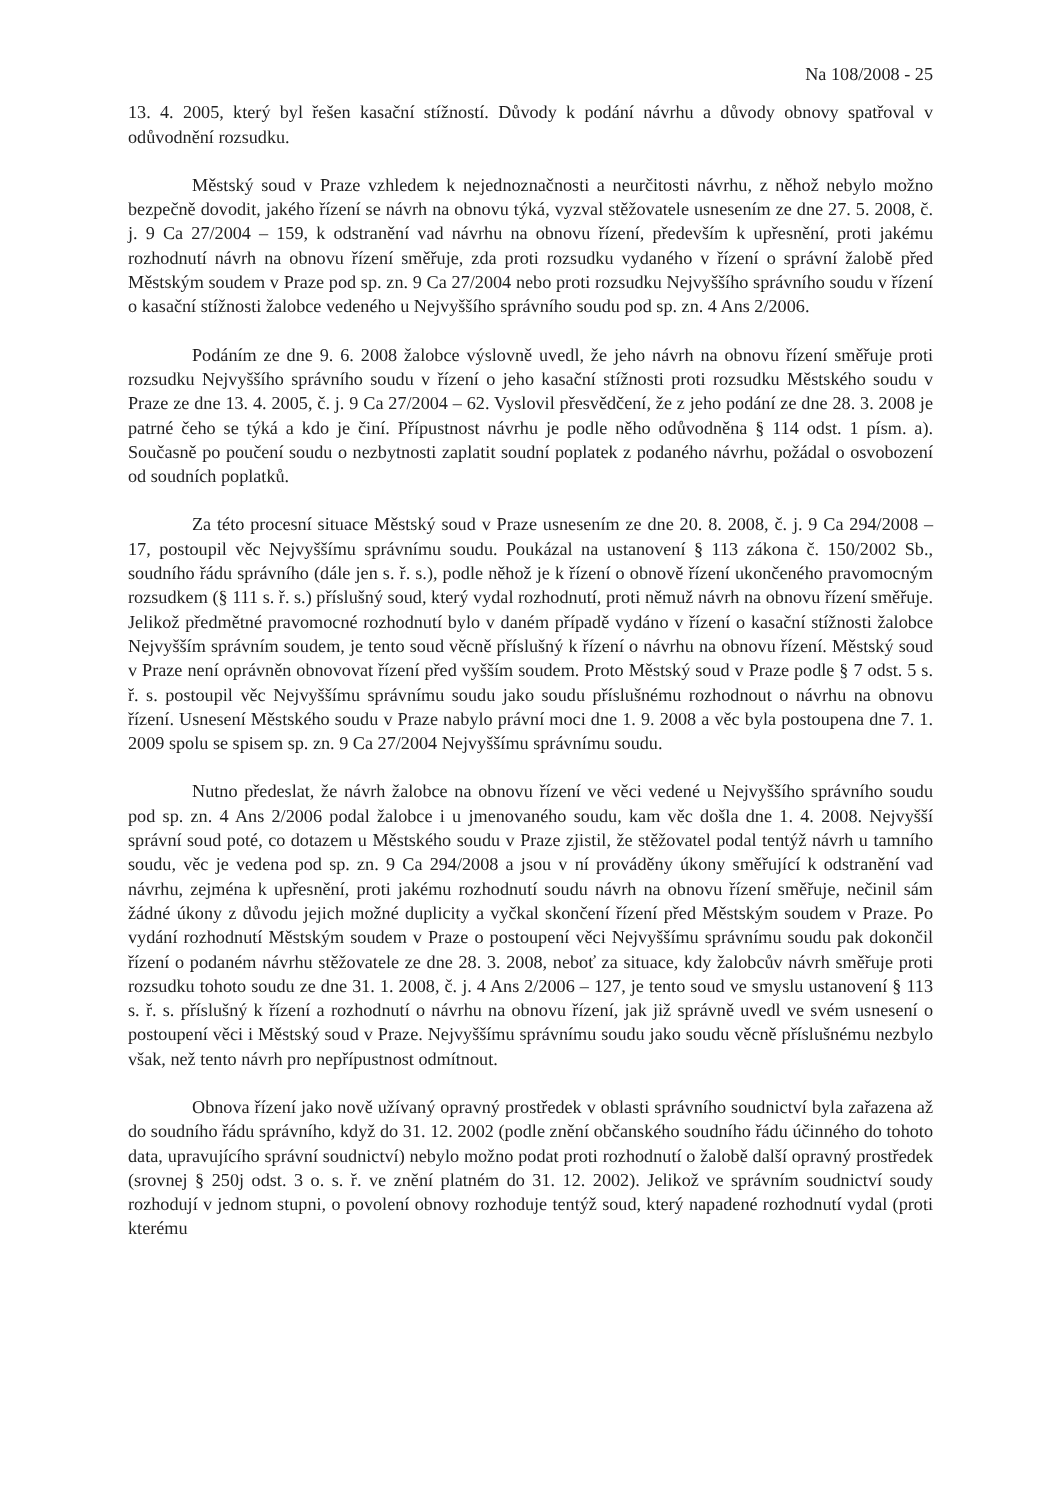Na 108/2008 - 25
13. 4. 2005, který byl řešen kasační stížností. Důvody k podání návrhu a důvody obnovy spatřoval v odůvodnění rozsudku.
Městský soud v Praze vzhledem k nejednoznačnosti a neurčitosti návrhu, z něhož nebylo možno bezpečně dovodit, jakého řízení se návrh na obnovu týká, vyzval stěžovatele usnesením ze dne 27. 5. 2008, č. j. 9 Ca 27/2004 – 159, k odstranění vad návrhu na obnovu řízení, především k upřesnění, proti jakému rozhodnutí návrh na obnovu řízení směřuje, zda proti rozsudku vydaného v řízení o správní žalobě před Městským soudem v Praze pod sp. zn. 9 Ca 27/2004 nebo proti rozsudku Nejvyššího správního soudu v řízení o kasační stížnosti žalobce vedeného u Nejvyššího správního soudu pod sp. zn. 4 Ans 2/2006.
Podáním ze dne 9. 6. 2008 žalobce výslovně uvedl, že jeho návrh na obnovu řízení směřuje proti rozsudku Nejvyššího správního soudu v řízení o jeho kasační stížnosti proti rozsudku Městského soudu v Praze ze dne 13. 4. 2005, č. j. 9 Ca 27/2004 – 62. Vyslovil přesvědčení, že z jeho podání ze dne 28. 3. 2008 je patrné čeho se týká a kdo je činí. Přípustnost návrhu je podle něho odůvodněna § 114 odst. 1 písm. a). Současně po poučení soudu o nezbytnosti zaplatit soudní poplatek z podaného návrhu, požádal o osvobození od soudních poplatků.
Za této procesní situace Městský soud v Praze usnesením ze dne 20. 8. 2008, č. j. 9 Ca 294/2008 – 17, postoupil věc Nejvyššímu správnímu soudu. Poukázal na ustanovení § 113 zákona č. 150/2002 Sb., soudního řádu správního (dále jen s. ř. s.), podle něhož je k řízení o obnově řízení ukončeného pravomocným rozsudkem (§ 111 s. ř. s.) příslušný soud, který vydal rozhodnutí, proti němuž návrh na obnovu řízení směřuje. Jelikož předmětné pravomocné rozhodnutí bylo v daném případě vydáno v řízení o kasační stížnosti žalobce Nejvyšším správním soudem, je tento soud věcně příslušný k řízení o návrhu na obnovu řízení. Městský soud v Praze není oprávněn obnovovat řízení před vyšším soudem. Proto Městský soud v Praze podle § 7 odst. 5 s. ř. s. postoupil věc Nejvyššímu správnímu soudu jako soudu příslušnému rozhodnout o návrhu na obnovu řízení. Usnesení Městského soudu v Praze nabylo právní moci dne 1. 9. 2008 a věc byla postoupena dne 7. 1. 2009 spolu se spisem sp. zn. 9 Ca 27/2004 Nejvyššímu správnímu soudu.
Nutno předeslat, že návrh žalobce na obnovu řízení ve věci vedené u Nejvyššího správního soudu pod sp. zn. 4 Ans 2/2006 podal žalobce i u jmenovaného soudu, kam věc došla dne 1. 4. 2008. Nejvyšší správní soud poté, co dotazem u Městského soudu v Praze zjistil, že stěžovatel podal tentýž návrh u tamního soudu, věc je vedena pod sp. zn. 9 Ca 294/2008 a jsou v ní prováděny úkony směřující k odstranění vad návrhu, zejména k upřesnění, proti jakému rozhodnutí soudu návrh na obnovu řízení směřuje, nečinil sám žádné úkony z důvodu jejich možné duplicity a vyčkal skončení řízení před Městským soudem v Praze. Po vydání rozhodnutí Městským soudem v Praze o postoupení věci Nejvyššímu správnímu soudu pak dokončil řízení o podaném návrhu stěžovatele ze dne 28. 3. 2008, neboť za situace, kdy žalobcův návrh směřuje proti rozsudku tohoto soudu ze dne 31. 1. 2008, č. j. 4 Ans 2/2006 – 127, je tento soud ve smyslu ustanovení § 113 s. ř. s. příslušný k řízení a rozhodnutí o návrhu na obnovu řízení, jak již správně uvedl ve svém usnesení o postoupení věci i Městský soud v Praze. Nejvyššímu správnímu soudu jako soudu věcně příslušnému nezbylo však, než tento návrh pro nepřípustnost odmítnout.
Obnova řízení jako nově užívaný opravný prostředek v oblasti správního soudnictví byla zařazena až do soudního řádu správního, když do 31. 12. 2002 (podle znění občanského soudního řádu účinného do tohoto data, upravujícího správní soudnictví) nebylo možno podat proti rozhodnutí o žalobě další opravný prostředek (srovnej § 250j odst. 3 o. s. ř. ve znění platném do 31. 12. 2002). Jelikož ve správním soudnictví soudy rozhodují v jednom stupni, o povolení obnovy rozhoduje tentýž soud, který napadené rozhodnutí vydal (proti kterému